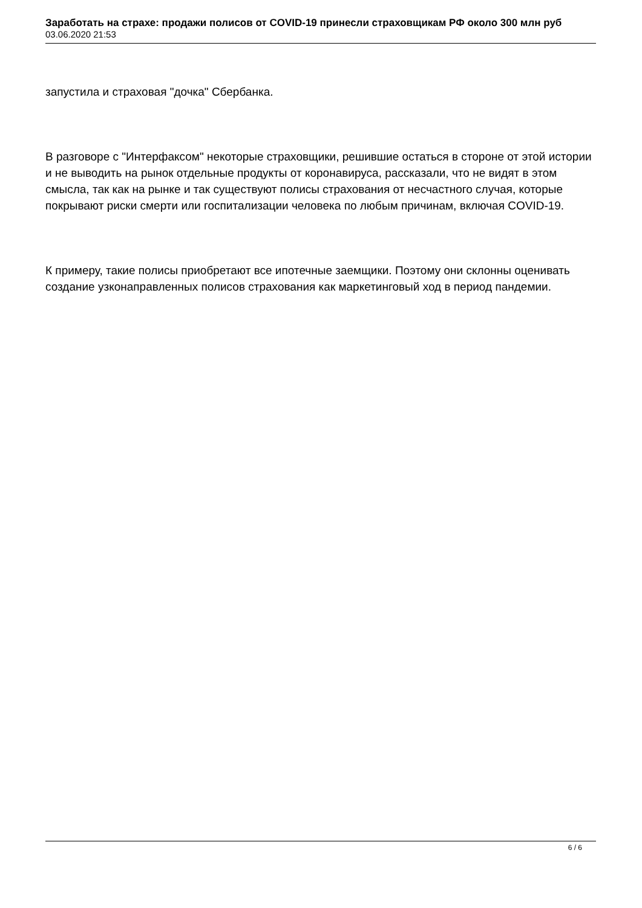Заработать на страхе: продажи полисов от COVID-19 принесли страховщикам РФ около 300 млн руб
03.06.2020 21:53
запустила и страховая "дочка" Сбербанка.
В разговоре с "Интерфаксом" некоторые страховщики, решившие остаться в стороне от этой истории и не выводить на рынок отдельные продукты от коронавируса, рассказали, что не видят в этом смысла, так как на рынке и так существуют полисы страхования от несчастного случая, которые покрывают риски смерти или госпитализации человека по любым причинам, включая COVID-19.
К примеру, такие полисы приобретают все ипотечные заемщики. Поэтому они склонны оценивать создание узконаправленных полисов страхования как маркетинговый ход в период пандемии.
6 / 6